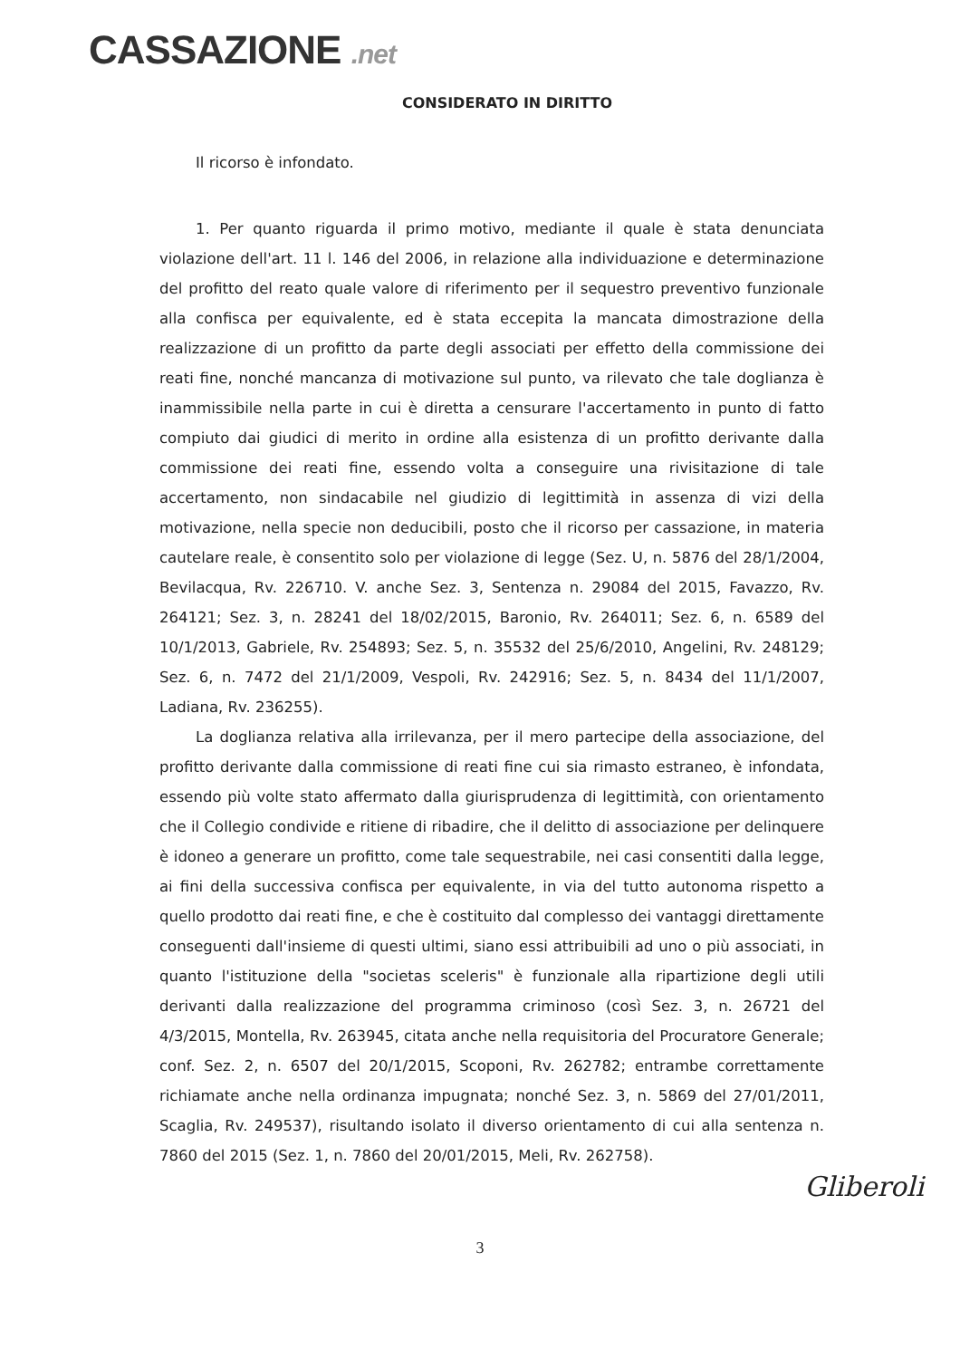CASSAZIONE .net
CONSIDERATO IN DIRITTO
Il ricorso è infondato.
1. Per quanto riguarda il primo motivo, mediante il quale è stata denunciata violazione dell'art. 11 l. 146 del 2006, in relazione alla individuazione e determinazione del profitto del reato quale valore di riferimento per il sequestro preventivo funzionale alla confisca per equivalente, ed è stata eccepita la mancata dimostrazione della realizzazione di un profitto da parte degli associati per effetto della commissione dei reati fine, nonché mancanza di motivazione sul punto, va rilevato che tale doglianza è inammissibile nella parte in cui è diretta a censurare l'accertamento in punto di fatto compiuto dai giudici di merito in ordine alla esistenza di un profitto derivante dalla commissione dei reati fine, essendo volta a conseguire una rivisitazione di tale accertamento, non sindacabile nel giudizio di legittimità in assenza di vizi della motivazione, nella specie non deducibili, posto che il ricorso per cassazione, in materia cautelare reale, è consentito solo per violazione di legge (Sez. U, n. 5876 del 28/1/2004, Bevilacqua, Rv. 226710. V. anche Sez. 3, Sentenza n. 29084 del 2015, Favazzo, Rv. 264121; Sez. 3, n. 28241 del 18/02/2015, Baronio, Rv. 264011; Sez. 6, n. 6589 del 10/1/2013, Gabriele, Rv. 254893; Sez. 5, n. 35532 del 25/6/2010, Angelini, Rv. 248129; Sez. 6, n. 7472 del 21/1/2009, Vespoli, Rv. 242916; Sez. 5, n. 8434 del 11/1/2007, Ladiana, Rv. 236255).
La doglianza relativa alla irrilevanza, per il mero partecipe della associazione, del profitto derivante dalla commissione di reati fine cui sia rimasto estraneo, è infondata, essendo più volte stato affermato dalla giurisprudenza di legittimità, con orientamento che il Collegio condivide e ritiene di ribadire, che il delitto di associazione per delinquere è idoneo a generare un profitto, come tale sequestrabile, nei casi consentiti dalla legge, ai fini della successiva confisca per equivalente, in via del tutto autonoma rispetto a quello prodotto dai reati fine, e che è costituito dal complesso dei vantaggi direttamente conseguenti dall'insieme di questi ultimi, siano essi attribuibili ad uno o più associati, in quanto l'istituzione della "societas sceleris" è funzionale alla ripartizione degli utili derivanti dalla realizzazione del programma criminoso (così Sez. 3, n. 26721 del 4/3/2015, Montella, Rv. 263945, citata anche nella requisitoria del Procuratore Generale; conf. Sez. 2, n. 6507 del 20/1/2015, Scoponi, Rv. 262782; entrambe correttamente richiamate anche nella ordinanza impugnata; nonché Sez. 3, n. 5869 del 27/01/2011, Scaglia, Rv. 249537), risultando isolato il diverso orientamento di cui alla sentenza n. 7860 del 2015 (Sez. 1, n. 7860 del 20/01/2015, Meli, Rv. 262758).
Gliberoli
3